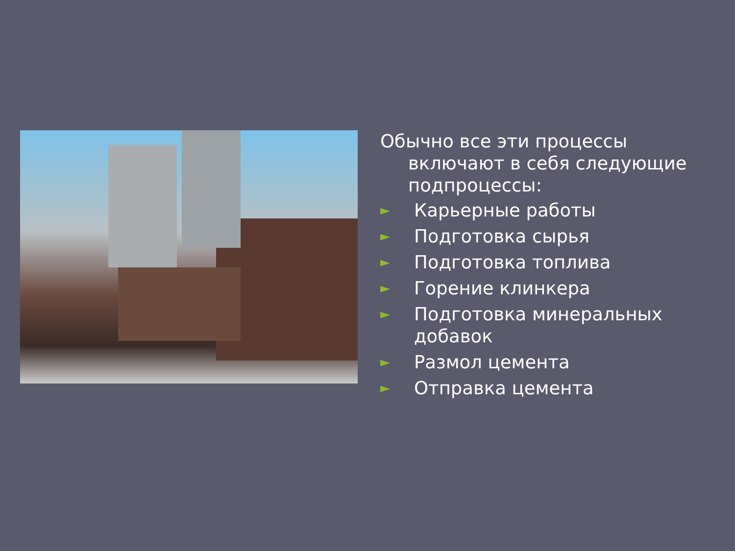Обычно все эти процессы включают в себя следующие подпроцессы:
► Карьерные работы
► Подготовка сырья
► Подготовка топлива
► Горение клинкера
► Подготовка минеральных добавок
► Размол цемента
► Отправка цемента